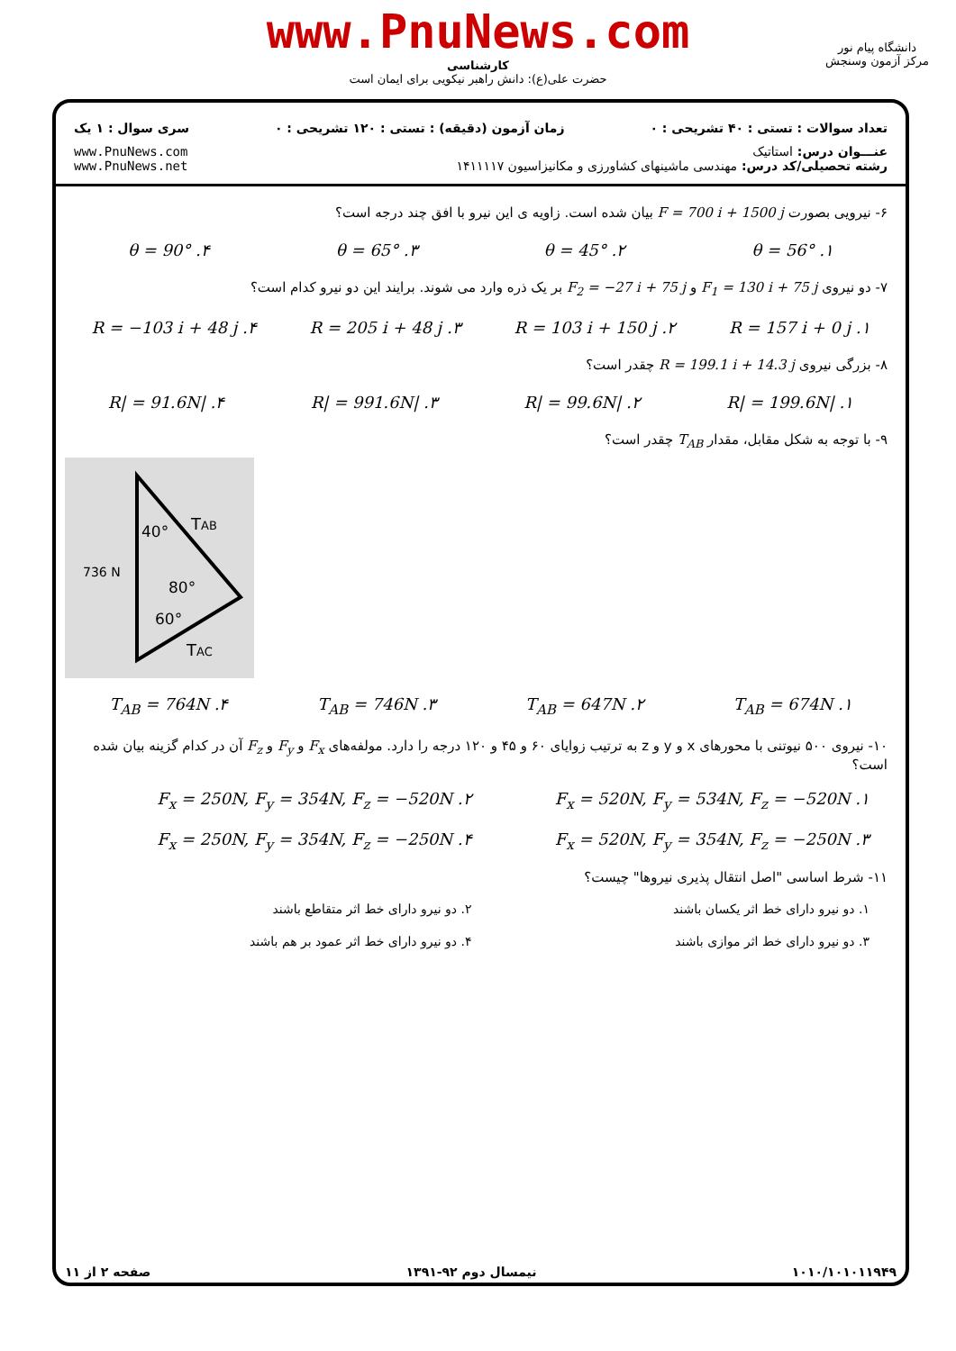www.PnuNews.com
کارشناسی
حضرت علی(ع): دانش راهبر نیکویی برای ایمان است
دانشگاه پیام نور
مرکز آزمون وسنجش
تعداد سوالات : تستی : ۴۰ تشریحی : ۰ زمان آزمون (دقیقه) : تستی : ۱۲۰ تشریحی : ۰ سری سوال : ۱ یک
عنـــوان درس: استاتیک
رشته تحصیلی/کد درس: مهندسی ماشینهای کشاورزی و مکانیزاسیون ۱۴۱۱۱۱۷ www.PnuNews.com
www.PnuNews.net
۶- نیرویی بصورت F = 700 i + 1500 j بیان شده است. زاویه ی این نیرو با افق چند درجه است؟
۱. θ = 56° ۲. θ = 45° ۳. θ = 65° ۴. θ = 90°
۷- دو نیروی F<sub>1</sub> = 130 i + 75 j و F<sub>2</sub> = −27 i + 75 j بر یک ذره وارد می شوند. برایند این دو نیرو کدام است؟
۱. R = 157 i + 0 j ۲. R = 103 i + 150 j ۳. R = 205 i + 48 j ۴. R = −103 i + 48 j
۸- بزرگی نیروی R = 199.1 i + 14.3 j چقدر است؟
۱. |R| = 199.6N ۲. |R| = 99.6N ۳. |R| = 991.6N ۴. |R| = 91.6N
۹- با توجه به شکل مقابل، مقدار T<sub>AB</sub> چقدر است؟
40°
TAB
736 N
80°
60°
TAC
۱. T<sub>AB</sub> = 674N ۲. T<sub>AB</sub> = 647N ۳. T<sub>AB</sub> = 746N ۴. T<sub>AB</sub> = 764N
۱۰- نیروی ۵۰۰ نیوتنی با محورهای x و y و z به ترتیب زوایای ۶۰ و ۴۵ و ۱۲۰ درجه را دارد. مولفه‌های F<sub>x</sub> و F<sub>y</sub> و F<sub>z</sub> آن در کدام گزینه بیان شده است؟
۱. F<sub>x</sub> = 520N, F<sub>y</sub> = 534N, F<sub>z</sub> = −520N ۲. F<sub>x</sub> = 250N, F<sub>y</sub> = 354N, F<sub>z</sub> = −520N ۳. F<sub>x</sub> = 520N, F<sub>y</sub> = 354N, F<sub>z</sub> = −250N ۴. F<sub>x</sub> = 250N, F<sub>y</sub> = 354N, F<sub>z</sub> = −250N
۱۱- شرط اساسی "اصل انتقال پذیری نیروها" چیست؟
۱. دو نیرو دارای خط اثر یکسان باشند ۲. دو نیرو دارای خط اثر متقاطع باشند ۳. دو نیرو دارای خط اثر موازی باشند ۴. دو نیرو دارای خط اثر عمود بر هم باشند
۱۰۱۰/۱۰۱۰۱۱۹۴۹ نیمسال دوم ۹۲-۱۳۹۱ صفحه ۲ از ۱۱